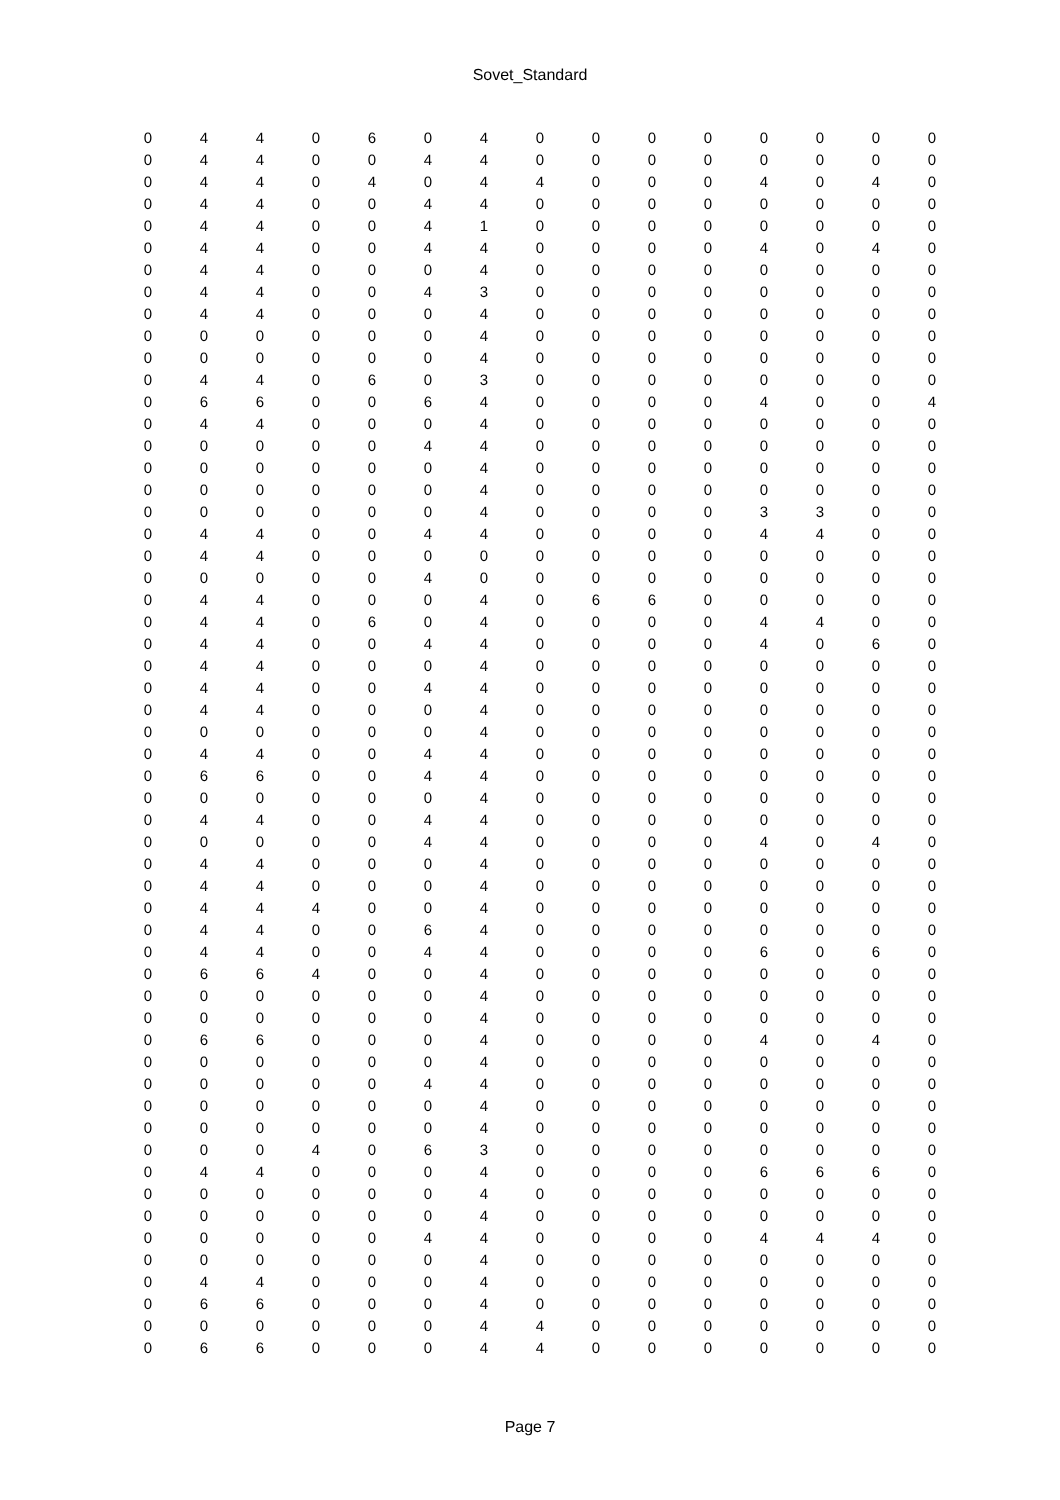Sovet_Standard
| 0 | 4 | 4 | 0 | 6 | 0 | 4 | 0 | 0 | 0 | 0 | 0 | 0 | 0 | 0 |
| 0 | 4 | 4 | 0 | 0 | 4 | 4 | 0 | 0 | 0 | 0 | 0 | 0 | 0 | 0 |
| 0 | 4 | 4 | 0 | 4 | 0 | 4 | 4 | 0 | 0 | 0 | 4 | 0 | 4 | 0 |
| 0 | 4 | 4 | 0 | 0 | 4 | 4 | 0 | 0 | 0 | 0 | 0 | 0 | 0 | 0 |
| 0 | 4 | 4 | 0 | 0 | 4 | 1 | 0 | 0 | 0 | 0 | 0 | 0 | 0 | 0 |
| 0 | 4 | 4 | 0 | 0 | 4 | 4 | 0 | 0 | 0 | 0 | 4 | 0 | 4 | 0 |
| 0 | 4 | 4 | 0 | 0 | 0 | 4 | 0 | 0 | 0 | 0 | 0 | 0 | 0 | 0 |
| 0 | 4 | 4 | 0 | 0 | 4 | 3 | 0 | 0 | 0 | 0 | 0 | 0 | 0 | 0 |
| 0 | 4 | 4 | 0 | 0 | 0 | 4 | 0 | 0 | 0 | 0 | 0 | 0 | 0 | 0 |
| 0 | 0 | 0 | 0 | 0 | 0 | 4 | 0 | 0 | 0 | 0 | 0 | 0 | 0 | 0 |
| 0 | 0 | 0 | 0 | 0 | 0 | 4 | 0 | 0 | 0 | 0 | 0 | 0 | 0 | 0 |
| 0 | 4 | 4 | 0 | 6 | 0 | 3 | 0 | 0 | 0 | 0 | 0 | 0 | 0 | 0 |
| 0 | 6 | 6 | 0 | 0 | 6 | 4 | 0 | 0 | 0 | 0 | 4 | 0 | 0 | 4 |
| 0 | 4 | 4 | 0 | 0 | 0 | 4 | 0 | 0 | 0 | 0 | 0 | 0 | 0 | 0 |
| 0 | 0 | 0 | 0 | 0 | 4 | 4 | 0 | 0 | 0 | 0 | 0 | 0 | 0 | 0 |
| 0 | 0 | 0 | 0 | 0 | 0 | 4 | 0 | 0 | 0 | 0 | 0 | 0 | 0 | 0 |
| 0 | 0 | 0 | 0 | 0 | 0 | 4 | 0 | 0 | 0 | 0 | 0 | 0 | 0 | 0 |
| 0 | 0 | 0 | 0 | 0 | 0 | 4 | 0 | 0 | 0 | 0 | 3 | 3 | 0 | 0 |
| 0 | 4 | 4 | 0 | 0 | 4 | 4 | 0 | 0 | 0 | 0 | 4 | 4 | 0 | 0 |
| 0 | 4 | 4 | 0 | 0 | 0 | 0 | 0 | 0 | 0 | 0 | 0 | 0 | 0 | 0 |
| 0 | 0 | 0 | 0 | 0 | 4 | 0 | 0 | 0 | 0 | 0 | 0 | 0 | 0 | 0 |
| 0 | 4 | 4 | 0 | 0 | 0 | 4 | 0 | 6 | 6 | 0 | 0 | 0 | 0 | 0 |
| 0 | 4 | 4 | 0 | 6 | 0 | 4 | 0 | 0 | 0 | 0 | 4 | 4 | 0 | 0 |
| 0 | 4 | 4 | 0 | 0 | 4 | 4 | 0 | 0 | 0 | 0 | 4 | 0 | 6 | 0 |
| 0 | 4 | 4 | 0 | 0 | 0 | 4 | 0 | 0 | 0 | 0 | 0 | 0 | 0 | 0 |
| 0 | 4 | 4 | 0 | 0 | 4 | 4 | 0 | 0 | 0 | 0 | 0 | 0 | 0 | 0 |
| 0 | 4 | 4 | 0 | 0 | 0 | 4 | 0 | 0 | 0 | 0 | 0 | 0 | 0 | 0 |
| 0 | 0 | 0 | 0 | 0 | 0 | 4 | 0 | 0 | 0 | 0 | 0 | 0 | 0 | 0 |
| 0 | 4 | 4 | 0 | 0 | 4 | 4 | 0 | 0 | 0 | 0 | 0 | 0 | 0 | 0 |
| 0 | 6 | 6 | 0 | 0 | 4 | 4 | 0 | 0 | 0 | 0 | 0 | 0 | 0 | 0 |
| 0 | 0 | 0 | 0 | 0 | 0 | 4 | 0 | 0 | 0 | 0 | 0 | 0 | 0 | 0 |
| 0 | 4 | 4 | 0 | 0 | 4 | 4 | 0 | 0 | 0 | 0 | 0 | 0 | 0 | 0 |
| 0 | 0 | 0 | 0 | 0 | 4 | 4 | 0 | 0 | 0 | 0 | 4 | 0 | 4 | 0 |
| 0 | 4 | 4 | 0 | 0 | 0 | 4 | 0 | 0 | 0 | 0 | 0 | 0 | 0 | 0 |
| 0 | 4 | 4 | 0 | 0 | 0 | 4 | 0 | 0 | 0 | 0 | 0 | 0 | 0 | 0 |
| 0 | 4 | 4 | 4 | 0 | 0 | 4 | 0 | 0 | 0 | 0 | 0 | 0 | 0 | 0 |
| 0 | 4 | 4 | 0 | 0 | 6 | 4 | 0 | 0 | 0 | 0 | 0 | 0 | 0 | 0 |
| 0 | 4 | 4 | 0 | 0 | 4 | 4 | 0 | 0 | 0 | 0 | 6 | 0 | 6 | 0 |
| 0 | 6 | 6 | 4 | 0 | 0 | 4 | 0 | 0 | 0 | 0 | 0 | 0 | 0 | 0 |
| 0 | 0 | 0 | 0 | 0 | 0 | 4 | 0 | 0 | 0 | 0 | 0 | 0 | 0 | 0 |
| 0 | 0 | 0 | 0 | 0 | 0 | 4 | 0 | 0 | 0 | 0 | 0 | 0 | 0 | 0 |
| 0 | 6 | 6 | 0 | 0 | 0 | 4 | 0 | 0 | 0 | 0 | 4 | 0 | 4 | 0 |
| 0 | 0 | 0 | 0 | 0 | 0 | 4 | 0 | 0 | 0 | 0 | 0 | 0 | 0 | 0 |
| 0 | 0 | 0 | 0 | 0 | 4 | 4 | 0 | 0 | 0 | 0 | 0 | 0 | 0 | 0 |
| 0 | 0 | 0 | 0 | 0 | 0 | 4 | 0 | 0 | 0 | 0 | 0 | 0 | 0 | 0 |
| 0 | 0 | 0 | 0 | 0 | 0 | 4 | 0 | 0 | 0 | 0 | 0 | 0 | 0 | 0 |
| 0 | 0 | 0 | 4 | 0 | 6 | 3 | 0 | 0 | 0 | 0 | 0 | 0 | 0 | 0 |
| 0 | 4 | 4 | 0 | 0 | 0 | 4 | 0 | 0 | 0 | 0 | 6 | 6 | 6 | 0 |
| 0 | 0 | 0 | 0 | 0 | 0 | 4 | 0 | 0 | 0 | 0 | 0 | 0 | 0 | 0 |
| 0 | 0 | 0 | 0 | 0 | 0 | 4 | 0 | 0 | 0 | 0 | 0 | 0 | 0 | 0 |
| 0 | 0 | 0 | 0 | 0 | 4 | 4 | 0 | 0 | 0 | 0 | 4 | 4 | 4 | 0 |
| 0 | 0 | 0 | 0 | 0 | 0 | 4 | 0 | 0 | 0 | 0 | 0 | 0 | 0 | 0 |
| 0 | 4 | 4 | 0 | 0 | 0 | 4 | 0 | 0 | 0 | 0 | 0 | 0 | 0 | 0 |
| 0 | 6 | 6 | 0 | 0 | 0 | 4 | 0 | 0 | 0 | 0 | 0 | 0 | 0 | 0 |
| 0 | 0 | 0 | 0 | 0 | 0 | 4 | 4 | 0 | 0 | 0 | 0 | 0 | 0 | 0 |
| 0 | 6 | 6 | 0 | 0 | 0 | 4 | 4 | 0 | 0 | 0 | 0 | 0 | 0 | 0 |
Page 7